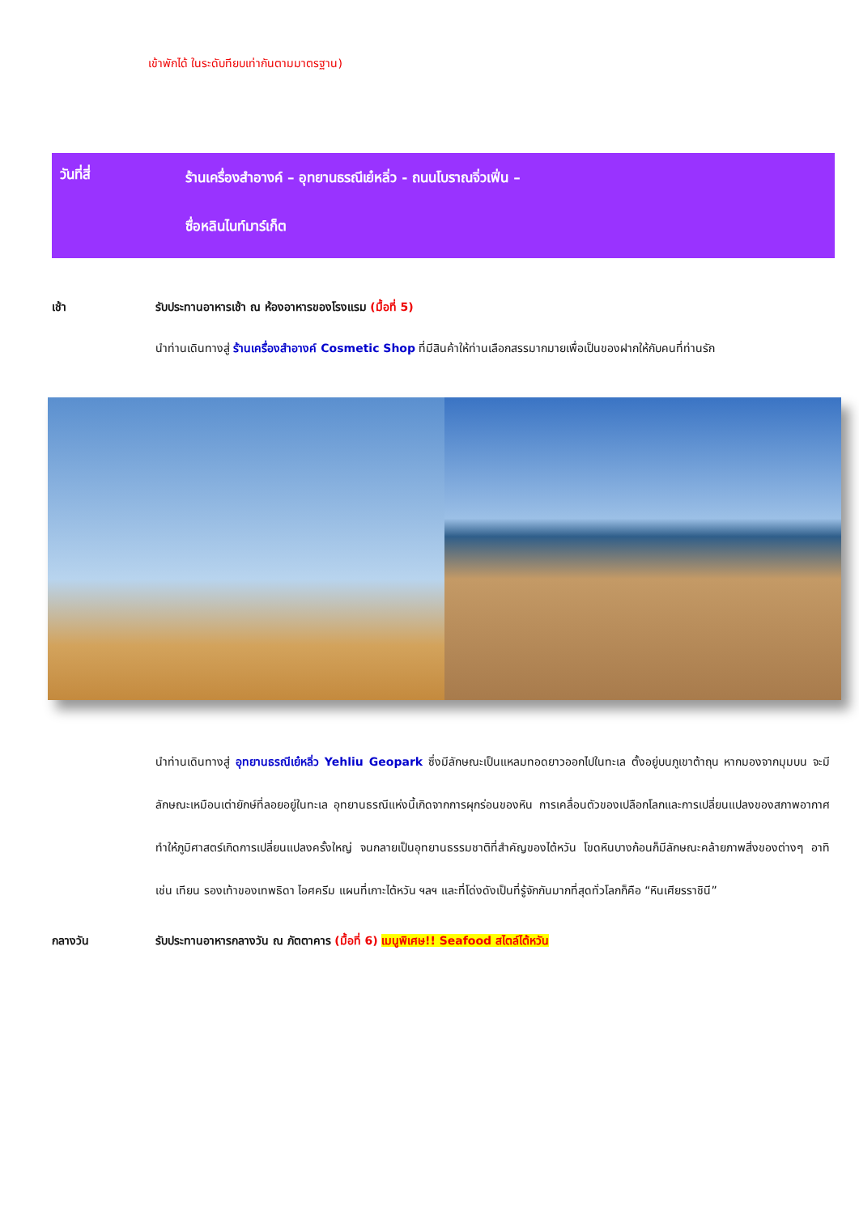เข้าพักได้ ในระดับทียบเท่ากันตามมาตรฐาน)
วันที่สี่
ร้านเครื่องสำอางค์ – อุทยานธรณีเย๋หลิ่ว - ถนนโบราณจิ่วเฟิ่น –
ซื่อหลินไนท์มาร์เก็ต
เช้า รับประทานอาหารเช้า ณ ห้องอาหารของโรงแรม (มื้อที่ 5)
นำท่านเดินทางสู่ ร้านเครื่องสำอางค์ Cosmetic Shop ที่มีสินค้าให้ท่านเลือกสรรมากมายเพื่อเป็นของฝากให้กับคนที่ท่านรัก
นำท่านเดินทางสู่ อุทยานธรณีเย๋หลิ่ว Yehliu Geopark ซึ่งมีลักษณะเป็นแหลมทอดยาวออกไปในทะเล ตั้งอยู่บนภูเขาต้าถุน หากมองจากมุมบน จะมีลักษณะเหมือนเต่ายักษ์ที่ลอยอยู่ในทะเล อุทยานธรณีแห่งนี้เกิดจากการผุกร่อนของหิน การเคลื่อนตัวของเปลือกโลกและการเปลี่ยนแปลงของสภาพอากาศ ทำให้ภูมิศาสตร์เกิดการเปลี่ยนแปลงครั้งใหญ่ จนกลายเป็นอุทยานธรรมชาติที่สำคัญของไต้หวัน โขดหินบางก้อนก็มีลักษณะคล้ายภาพสิ่งของต่างๆ อาทิเช่น เทียน รองเท้าของเทพธิดา ไอศครีม แผนที่เกาะไต้หวัน ฯลฯ และที่โด่งดังเป็นที่รู้จักกันมากที่สุดทั่วโลกก็คือ “หินเศียรราชินี”
กลางวัน รับประทานอาหารกลางวัน ณ ภัตตาคาร (มื้อที่ 6) เมนูพิเศษ!! Seafood สไตล์ไต้หวัน